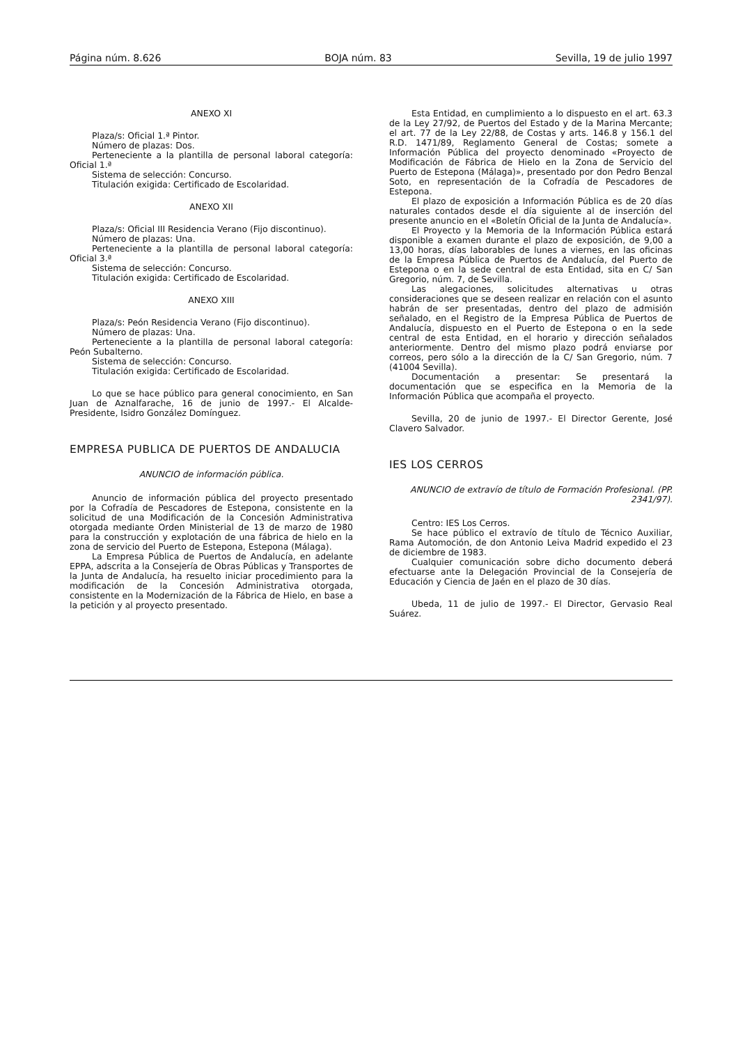Página núm. 8.626 BOJA núm. 83 Sevilla, 19 de julio 1997
ANEXO XI
Plaza/s: Oficial 1.ª Pintor.
Número de plazas: Dos.
Perteneciente a la plantilla de personal laboral categoría: Oficial 1.ª
Sistema de selección: Concurso.
Titulación exigida: Certificado de Escolaridad.
ANEXO XII
Plaza/s: Oficial III Residencia Verano (Fijo discontinuo).
Número de plazas: Una.
Perteneciente a la plantilla de personal laboral categoría: Oficial 3.ª
Sistema de selección: Concurso.
Titulación exigida: Certificado de Escolaridad.
ANEXO XIII
Plaza/s: Peón Residencia Verano (Fijo discontinuo).
Número de plazas: Una.
Perteneciente a la plantilla de personal laboral categoría: Peón Subalterno.
Sistema de selección: Concurso.
Titulación exigida: Certificado de Escolaridad.
Lo que se hace público para general conocimiento, en San Juan de Aznalfarache, 16 de junio de 1997.- El Alcalde-Presidente, Isidro González Domínguez.
EMPRESA PUBLICA DE PUERTOS DE ANDALUCIA
ANUNCIO de información pública.
Anuncio de información pública del proyecto presentado por la Cofradía de Pescadores de Estepona, consistente en la solicitud de una Modificación de la Concesión Administrativa otorgada mediante Orden Ministerial de 13 de marzo de 1980 para la construcción y explotación de una fábrica de hielo en la zona de servicio del Puerto de Estepona, Estepona (Málaga).
La Empresa Pública de Puertos de Andalucía, en adelante EPPA, adscrita a la Consejería de Obras Públicas y Transportes de la Junta de Andalucía, ha resuelto iniciar procedimiento para la modificación de la Concesión Administrativa otorgada, consistente en la Modernización de la Fábrica de Hielo, en base a la petición y al proyecto presentado.
Esta Entidad, en cumplimiento a lo dispuesto en el art. 63.3 de la Ley 27/92, de Puertos del Estado y de la Marina Mercante; el art. 77 de la Ley 22/88, de Costas y arts. 146.8 y 156.1 del R.D. 1471/89, Reglamento General de Costas; somete a Información Pública del proyecto denominado «Proyecto de Modificación de Fábrica de Hielo en la Zona de Servicio del Puerto de Estepona (Málaga)», presentado por don Pedro Benzal Soto, en representación de la Cofradía de Pescadores de Estepona.
El plazo de exposición a Información Pública es de 20 días naturales contados desde el día siguiente al de inserción del presente anuncio en el «Boletín Oficial de la Junta de Andalucía».
El Proyecto y la Memoria de la Información Pública estará disponible a examen durante el plazo de exposición, de 9,00 a 13,00 horas, días laborables de lunes a viernes, en las oficinas de la Empresa Pública de Puertos de Andalucía, del Puerto de Estepona o en la sede central de esta Entidad, sita en C/ San Gregorio, núm. 7, de Sevilla.
Las alegaciones, solicitudes alternativas u otras consideraciones que se deseen realizar en relación con el asunto habrán de ser presentadas, dentro del plazo de admisión señalado, en el Registro de la Empresa Pública de Puertos de Andalucía, dispuesto en el Puerto de Estepona o en la sede central de esta Entidad, en el horario y dirección señalados anteriormente. Dentro del mismo plazo podrá enviarse por correos, pero sólo a la dirección de la C/ San Gregorio, núm. 7 (41004 Sevilla).
Documentación a presentar: Se presentará la documentación que se especifica en la Memoria de la Información Pública que acompaña el proyecto.
Sevilla, 20 de junio de 1997.- El Director Gerente, José Clavero Salvador.
IES LOS CERROS
ANUNCIO de extravío de título de Formación Profesional. (PP. 2341/97).
Centro: IES Los Cerros.
Se hace público el extravío de título de Técnico Auxiliar, Rama Automoción, de don Antonio Leiva Madrid expedido el 23 de diciembre de 1983.
Cualquier comunicación sobre dicho documento deberá efectuarse ante la Delegación Provincial de la Consejería de Educación y Ciencia de Jaén en el plazo de 30 días.
Ubeda, 11 de julio de 1997.- El Director, Gervasio Real Suárez.